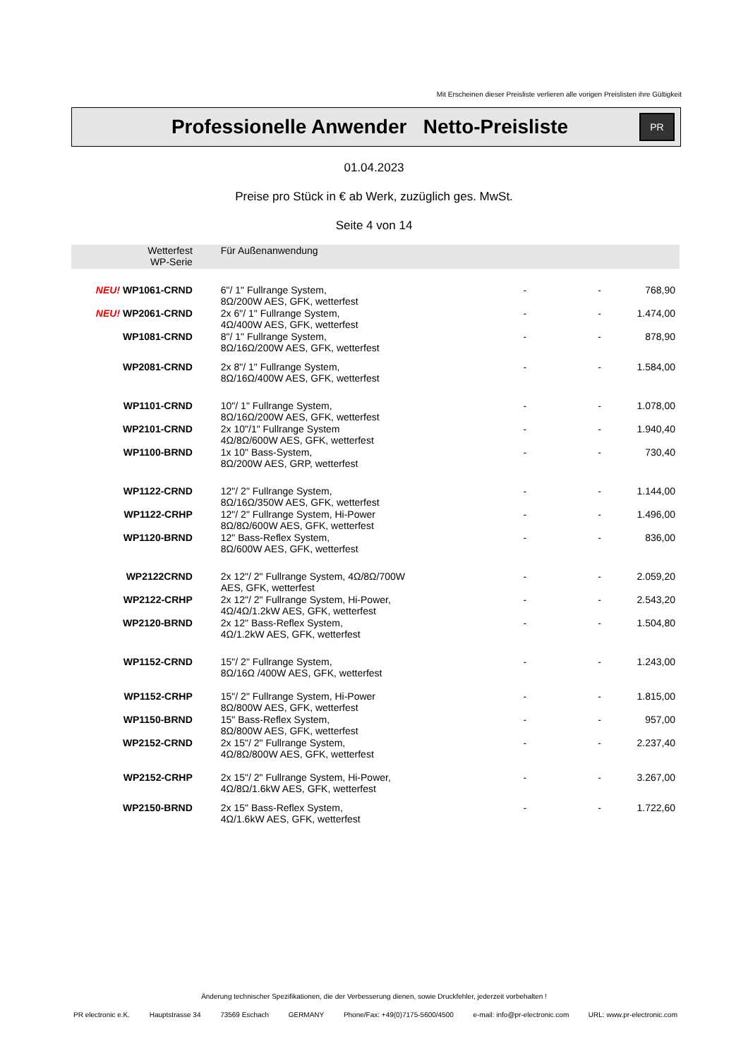Mit Erscheinen dieser Preisliste verlieren alle vorigen Preislisten ihre Gültigkeit
Professionelle Anwender Netto-Preisliste
PR
01.04.2023
Preise pro Stück in € ab Werk, zuzüglich ges. MwSt.
Seite 4 von 14
| Wetterfest WP-Serie | Für Außenanwendung | | | |
| NEU! WP1061-CRND | 6"/ 1" Fullrange System, 8Ω/200W AES, GFK, wetterfest | - | - | 768,90 |
| NEU! WP2061-CRND | 2x 6"/ 1" Fullrange System, 4Ω/400W AES, GFK, wetterfest | - | - | 1.474,00 |
| WP1081-CRND | 8"/ 1" Fullrange System, 8Ω/16Ω/200W AES, GFK, wetterfest | - | - | 878,90 |
| WP2081-CRND | 2x 8"/ 1" Fullrange System, 8Ω/16Ω/400W AES, GFK, wetterfest | - | - | 1.584,00 |
| WP1101-CRND | 10"/ 1" Fullrange System, 8Ω/16Ω/200W AES, GFK, wetterfest | - | - | 1.078,00 |
| WP2101-CRND | 2x 10"/1" Fullrange System 4Ω/8Ω/600W AES, GFK, wetterfest | - | - | 1.940,40 |
| WP1100-BRND | 1x 10" Bass-System, 8Ω/200W AES, GRP, wetterfest | - | - | 730,40 |
| WP1122-CRND | 12"/ 2" Fullrange System, 8Ω/16Ω/350W AES, GFK, wetterfest | - | - | 1.144,00 |
| WP1122-CRHP | 12"/ 2" Fullrange System, Hi-Power 8Ω/8Ω/600W AES, GFK, wetterfest | - | - | 1.496,00 |
| WP1120-BRND | 12" Bass-Reflex System, 8Ω/600W AES, GFK, wetterfest | - | - | 836,00 |
| WP2122CRND | 2x 12"/ 2" Fullrange System, 4Ω/8Ω/700W AES, GFK, wetterfest | - | - | 2.059,20 |
| WP2122-CRHP | 2x 12"/ 2" Fullrange System, Hi-Power, 4Ω/4Ω/1.2kW AES, GFK, wetterfest | - | - | 2.543,20 |
| WP2120-BRND | 2x 12" Bass-Reflex System, 4Ω/1.2kW AES, GFK, wetterfest | - | - | 1.504,80 |
| WP1152-CRND | 15"/ 2" Fullrange System, 8Ω/16Ω /400W AES, GFK, wetterfest | - | - | 1.243,00 |
| WP1152-CRHP | 15"/ 2" Fullrange System, Hi-Power 8Ω/800W AES, GFK, wetterfest | - | - | 1.815,00 |
| WP1150-BRND | 15" Bass-Reflex System, 8Ω/800W AES, GFK, wetterfest | - | - | 957,00 |
| WP2152-CRND | 2x 15"/ 2" Fullrange System, 4Ω/8Ω/800W AES, GFK, wetterfest | - | - | 2.237,40 |
| WP2152-CRHP | 2x 15"/ 2" Fullrange System, Hi-Power, 4Ω/8Ω/1.6kW AES, GFK, wetterfest | - | - | 3.267,00 |
| WP2150-BRND | 2x 15" Bass-Reflex System, 4Ω/1.6kW AES, GFK, wetterfest | - | - | 1.722,60 |
Änderung technischer Spezifikationen, die der Verbesserung dienen, sowie Druckfehler, jederzeit vorbehalten !
PR electronic e.K. Hauptstrasse 34 73569 Eschach GERMANY Phone/Fax: +49(0)7175-5600/4500 e-mail: info@pr-electronic.com URL: www.pr-electronic.com